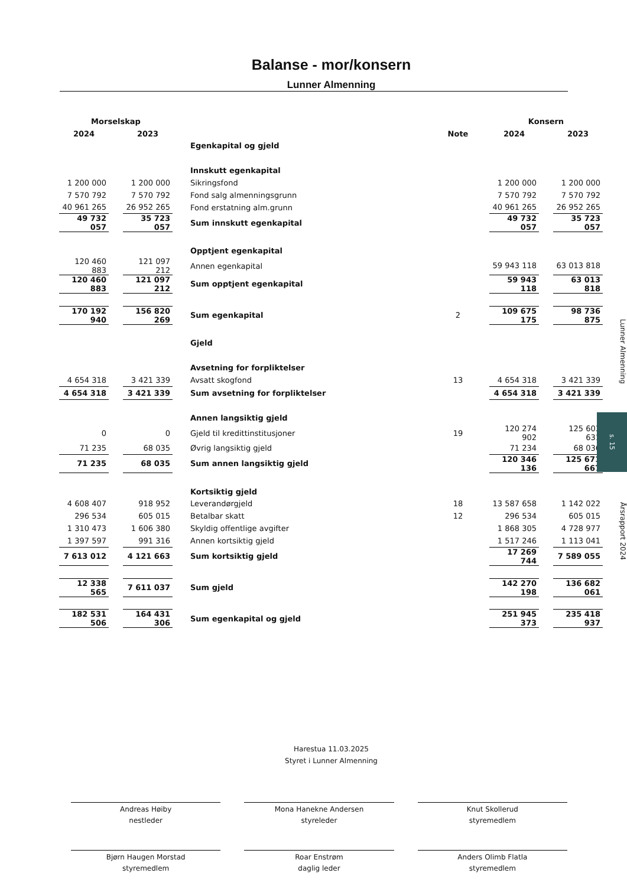Balanse - mor/konsern
Lunner Almenning
| Morselskap | | | | | | Konsern | | |
| 2024 | | 2023 | | Note | | 2024 | | 2023 |
| | | | Egenkapital og gjeld | | | | | |
| | | | Innskutt egenkapital | | | | | |
| 1 200 000 | | 1 200 000 | Sikringsfond | | | 1 200 000 | | 1 200 000 |
| 7 570 792 | | 7 570 792 | Fond salg almenningsgrunn | | | 7 570 792 | | 7 570 792 |
| 40 961 265 | | 26 952 265 | Fond erstatning alm.grunn | | | 40 961 265 | | 26 952 265 |
| 49 732 057 | | 35 723 057 | Sum innskutt egenkapital | | | 49 732 057 | | 35 723 057 |
| | | | Opptjent egenkapital | | | | | |
| 120 460 883 | | 121 097 212 | Annen egenkapital | | | 59 943 118 | | 63 013 818 |
| 120 460 883 | | 121 097 212 | Sum opptjent egenkapital | | | 59 943 118 | | 63 013 818 |
| 170 192 940 | | 156 820 269 | Sum egenkapital | 2 | | 109 675 175 | | 98 736 875 |
| | | | Gjeld | | | | | |
| | | | Avsetning for forpliktelser | | | | | |
| 4 654 318 | | 3 421 339 | Avsatt skogfond | 13 | | 4 654 318 | | 3 421 339 |
| 4 654 318 | | 3 421 339 | Sum avsetning for forpliktelser | | | 4 654 318 | | 3 421 339 |
| | | | Annen langsiktig gjeld | | | | | |
| 0 | | 0 | Gjeld til kredittinstitusjoner | 19 | | 120 274 902 | | 125 603 631 |
| 71 235 | | 68 035 | Øvrig langsiktig gjeld | | | 71 234 | | 68 036 |
| 71 235 | | 68 035 | Sum annen langsiktig gjeld | | | 120 346 136 | | 125 671 667 |
| | | | Kortsiktig gjeld | | | | | |
| 4 608 407 | | 918 952 | Leverandørgjeld | 18 | | 13 587 658 | | 1 142 022 |
| 296 534 | | 605 015 | Betalbar skatt | 12 | | 296 534 | | 605 015 |
| 1 310 473 | | 1 606 380 | Skyldig offentlige avgifter | | | 1 868 305 | | 4 728 977 |
| 1 397 597 | | 991 316 | Annen kortsiktig gjeld | | | 1 517 246 | | 1 113 041 |
| 7 613 012 | | 4 121 663 | Sum kortsiktig gjeld | | | 17 269 744 | | 7 589 055 |
| 12 338 565 | | 7 611 037 | Sum gjeld | | | 142 270 198 | | 136 682 061 |
| 182 531 506 | | 164 431 306 | Sum egenkapital og gjeld | | | 251 945 373 | | 235 418 937 |
Harestua 11.03.2025
Styret i Lunner Almenning
Andreas Høiby
nestleder
Mona Hanekne Andersen
styreleder
Knut Skollerud
styremedlem
Bjørn Haugen Morstad
styremedlem
Roar Enstrøm
daglig leder
Anders Olimb Flatla
styremedlem
Lunner Almenning
s. 15
Årsrapport 2024